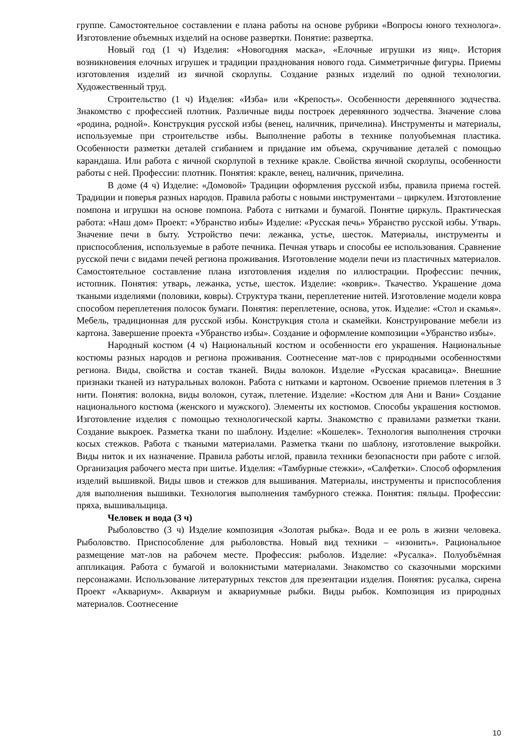группе. Самостоятельное составлении е плана работы на основе рубрики «Вопросы юного технолога». Изготовление объемных изделий на основе развертки. Понятие: развертка.
Новый год (1 ч) Изделия: «Новогодняя маска», «Елочные игрушки из яиц». История возникновения елочных игрушек и традиции празднования нового года. Симметричные фигуры. Приемы изготовления изделий из яичной скорлупы. Создание разных изделий по одной технологии. Художественный труд.
Строительство (1 ч) Изделия: «Изба» или «Крепость». Особенности деревянного зодчества. Знакомство с профессией плотник. Различные виды построек деревянного зодчества. Значение слова «родина, родной». Конструкция русской избы (венец, наличник, причелина). Инструменты и материалы, используемые при строительстве избы. Выполнение работы в технике полуобъемная пластика. Особенности разметки деталей сгибанием и придание им объема, скручивание деталей с помощью карандаша. Или работа с яичной скорлупой в технике кракле. Свойства яичной скорлупы, особенности работы с ней. Профессии: плотник. Понятия: кракле, венец, наличник, причелина.
В доме (4 ч) Изделие: «Домовой» Традиции оформления русской избы, правила приема гостей. Традиции и поверья разных народов. Правила работы с новыми инструментами – циркулем. Изготовление помпона и игрушки на основе помпона. Работа с нитками и бумагой. Понятие циркуль. Практическая работа: «Наш дом» Проект: «Убранство избы» Изделие: «Русская печь» Убранство русской избы. Утварь. Значение печи в быту. Устройство печи: лежанка, устье, шесток. Материалы, инструменты и приспособления, используемые в работе печника. Печная утварь и способы ее использования. Сравнение русской печи с видами печей региона проживания. Изготовление модели печи из пластичных материалов. Самостоятельное составление плана изготовления изделия по иллюстрации. Профессии: печник, истопник. Понятия: утварь, лежанка, устье, шесток. Изделие: «коврик». Ткачество. Украшение дома ткаными изделиями (половики, ковры). Структура ткани, переплетение нитей. Изготовление модели ковра способом переплетения полосок бумаги. Понятия: переплетение, основа, уток. Изделие: «Стол и скамья». Мебель, традиционная для русской избы. Конструкция стола и скамейки. Конструирование мебели из картона. Завершение проекта «Убранство избы». Создание и оформление композиции «Убранство избы».
Народный костюм (4 ч) Национальный костюм и особенности его украшения. Национальные костюмы разных народов и региона проживания. Соотнесение мат-лов с природными особенностями региона. Виды, свойства и состав тканей. Виды волокон. Изделие «Русская красавица». Внешние признаки тканей из натуральных волокон. Работа с нитками и картоном. Освоение приемов плетения в 3 нити. Понятия: волокна, виды волокон, сутаж, плетение. Изделие: «Костюм для Ани и Вани» Создание национального костюма (женского и мужского). Элементы их костюмов. Способы украшения костюмов. Изготовление изделия с помощью технологической карты. Знакомство с правилами разметки ткани. Создание выкроек. Разметка ткани по шаблону. Изделие: «Кошелек». Технология выполнения строчки косых стежков. Работа с ткаными материалами. Разметка ткани по шаблону, изготовление выкройки. Виды ниток и их назначение. Правила работы иглой, правила техники безопасности при работе с иглой. Организация рабочего места при шитье. Изделия: «Тамбурные стежки», «Салфетки». Способ оформления изделий вышивкой. Виды швов и стежков для вышивания. Материалы, инструменты и приспособления для выполнения вышивки. Технология выполнения тамбурного стежка. Понятия: пяльцы. Профессии: пряха, вышивальщица.
Человек и вода (3 ч)
Рыболовство (3 ч) Изделие композиция «Золотая рыбка». Вода и ее роль в жизни человека. Рыболовство. Приспособление для рыболовства. Новый вид техники – «изонить». Рациональное размещение мат-лов на рабочем месте. Профессия: рыболов. Изделие: «Русалка». Полуобъёмная аппликация. Работа с бумагой и волокнистыми материалами. Знакомство со сказочными морскими персонажами. Использование литературных текстов для презентации изделия. Понятия: русалка, сирена Проект «Аквариум». Аквариум и аквариумные рыбки. Виды рыбок. Композиция из природных материалов. Соотнесение
10